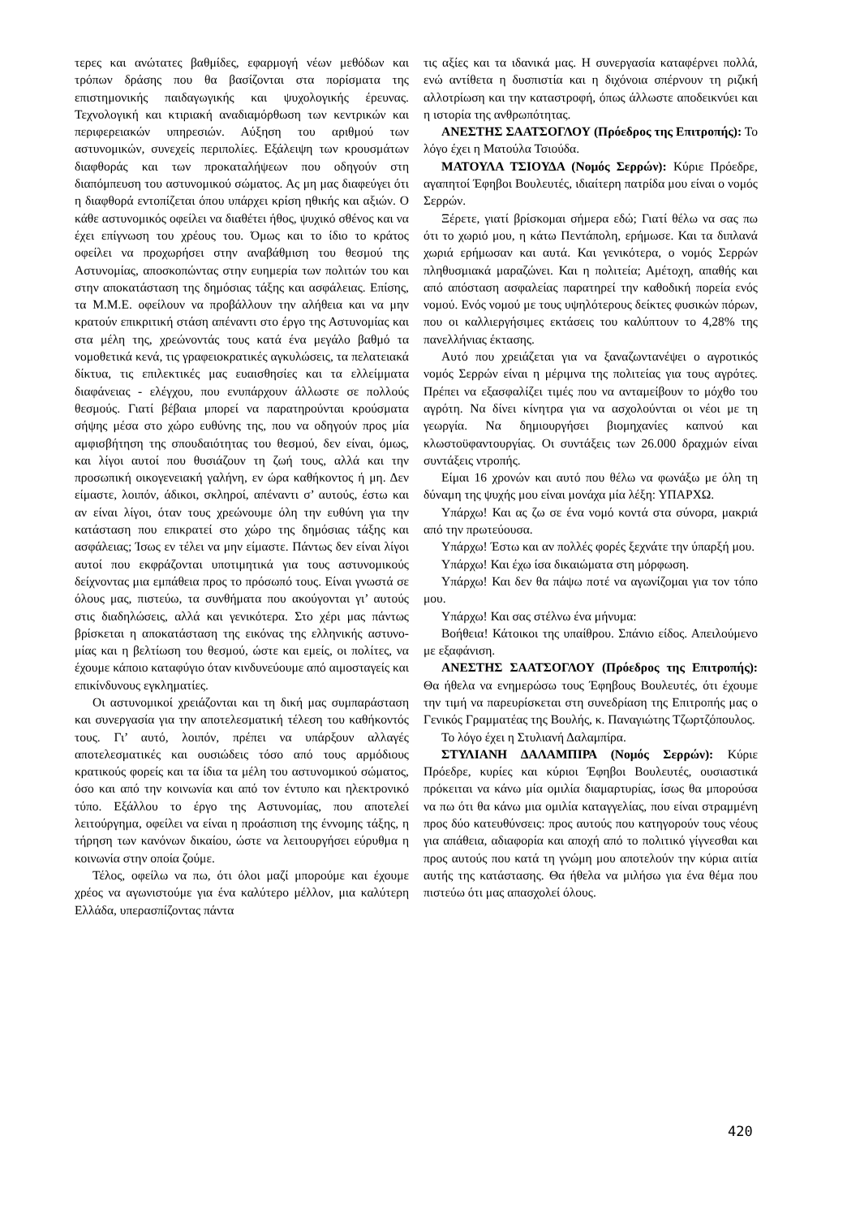τερες και ανώτατες βαθμίδες, εφαρμογή νέων μεθόδων και τρόπων δράσης που θα βασίζονται στα πορίσματα της επιστημονικής παιδαγωγικής και ψυχολογικής έρευνας. Τεχνολογική και κτιριακή αναδιαμόρθωση των κεντρικών και περιφερειακών υπηρεσιών. Αύξηση του αριθμού των αστυνομικών, συνεχείς περιπολίες. Εξάλειψη των κρουσμάτων διαφθοράς και των προκαταλήψεων που οδηγούν στη διαπόμπευση του αστυνομικού σώματος. Ας μη μας διαφεύγει ότι η διαφθορά εντοπίζεται όπου υπάρχει κρίση ηθικής και αξιών. Ο κάθε αστυνομικός οφείλει να διαθέτει ήθος, ψυχικό σθένος και να έχει επίγνωση του χρέους του. Όμως και το ίδιο το κράτος οφείλει να προχωρήσει στην αναβάθμιση του θεσμού της Αστυνομίας, αποσκοπώντας στην ευημερία των πολιτών του και στην αποκατάσταση της δημόσιας τάξης και ασφάλειας. Επίσης, τα Μ.Μ.Ε. οφείλουν να προβάλλουν την αλήθεια και να μην κρατούν επικριτική στάση απέναντι στο έργο της Αστυνομίας και στα μέλη της, χρεώνοντάς τους κατά ένα μεγάλο βαθμό τα νομοθετικά κενά, τις γραφειοκρατικές αγκυλώσεις, τα πελατειακά δίκτυα, τις επιλεκτικές μας ευαισθησίες και τα ελλείμματα διαφάνειας - ελέγχου, που ενυπάρχουν άλλωστε σε πολλούς θεσμούς. Γιατί βέβαια μπορεί να παρατηρούνται κρούσματα σήψης μέσα στο χώρο ευθύνης της, που να οδηγούν προς μία αμφισβήτηση της σπουδαιότητας του θεσμού, δεν είναι, όμως, και λίγοι αυτοί που θυσιάζουν τη ζωή τους, αλλά και την προσωπική οικογενειακή γαλήνη, εν ώρα καθήκοντος ή μη. Δεν είμαστε, λοιπόν, άδικοι, σκληροί, απέναντι σ’ αυτούς, έστω και αν είναι λίγοι, όταν τους χρεώνουμε όλη την ευθύνη για την κατάσταση που επικρατεί στο χώρο της δημόσιας τάξης και ασφάλειας; Ίσως εν τέλει να μην είμαστε. Πάντως δεν είναι λίγοι αυτοί που εκφράζονται υποτιμητικά για τους αστυνομικούς δείχνοντας μια εμπάθεια προς το πρόσωπό τους. Είναι γνωστά σε όλους μας, πιστεύω, τα συνθήματα που ακούγονται γι’ αυτούς στις διαδηλώσεις, αλλά και γενικότερα. Στο χέρι μας πάντως βρίσκεται η αποκατάσταση της εικόνας της ελληνικής αστυνο- μίας και η βελτίωση του θεσμού, ώστε και εμείς, οι πολίτες, να έχουμε κάποιο καταφύγιο όταν κινδυνεύουμε από αιμοσταγείς και επικίνδυνους εγκληματίες.
Οι αστυνομικοί χρειάζονται και τη δική μας συμπαράσταση και συνεργασία για την αποτελεσματική τέλεση του καθήκοντός τους. Γι’ αυτό, λοιπόν, πρέπει να υπάρξουν αλλαγές αποτελεσματικές και ουσιώδεις τόσο από τους αρμόδιους κρατικούς φορείς και τα ίδια τα μέλη του αστυνομικού σώματος, όσο και από την κοινωνία και από τον έντυπο και ηλεκτρονικό τύπο. Εξάλλου το έργο της Αστυνομίας, που αποτελεί λειτούργημα, οφείλει να είναι η προάσπιση της έννομης τάξης, η τήρηση των κανόνων δικαίου, ώστε να λειτουργήσει εύρυθμα η κοινωνία στην οποία ζούμε.
Τέλος, οφείλω να πω, ότι όλοι μαζί μπορούμε και έχουμε χρέος να αγωνιστούμε για ένα καλύτερο μέλλον, μια καλύτερη Ελλάδα, υπερασπίζοντας πάντα
τις αξίες και τα ιδανικά μας. Η συνεργασία καταφέρνει πολλά, ενώ αντίθετα η δυσπιστία και η διχόνοια σπέρνουν τη ριζική αλλοτρίωση και την καταστροφή, όπως άλλωστε αποδεικνύει και η ιστορία της ανθρωπότητας.
ΑΝΕΣΤΗΣ ΣΑΑΤΣΟΓΛΟΥ (Πρόεδρος της Επιτροπής): Το λόγο έχει η Ματούλα Τσιούδα.
ΜΑΤΟΥΛΑ ΤΣΙΟΥΔΑ (Νομός Σερρών): Κύριε Πρόεδρε, αγαπητοί Έφηβοι Βουλευτές, ιδιαίτερη πατρίδα μου είναι ο νομός Σερρών.
Ξέρετε, γιατί βρίσκομαι σήμερα εδώ; Γιατί θέλω να σας πω ότι το χωριό μου, η κάτω Πεντάπολη, ερήμωσε. Και τα διπλανά χωριά ερήμωσαν και αυτά. Και γενικότερα, ο νομός Σερρών πληθυσμιακά μαραζώνει. Και η πολιτεία; Αμέτοχη, απαθής και από απόσταση ασφαλείας παρατηρεί την καθοδική πορεία ενός νομού. Ενός νομού με τους υψηλότερους δείκτες φυσικών πόρων, που οι καλλιεργήσιμες εκτάσεις του καλύπτουν το 4,28% της πανελλήνιας έκτασης.
Αυτό που χρειάζεται για να ξαναζωντανέψει ο αγροτικός νομός Σερρών είναι η μέριμνα της πολιτείας για τους αγρότες. Πρέπει να εξασφαλίζει τιμές που να ανταμείβουν το μόχθο του αγρότη. Να δίνει κίνητρα για να ασχολούνται οι νέοι με τη γεωργία. Να δημιουργήσει βιομηχανίες καπνού και κλωστοϋφαντουργίας. Οι συντάξεις των 26.000 δραχμών είναι συντάξεις ντροπής.
Είμαι 16 χρονών και αυτό που θέλω να φωνάξω με όλη τη δύναμη της ψυχής μου είναι μονάχα μία λέξη: ΥΠΑΡΧΩ.
Υπάρχω! Και ας ζω σε ένα νομό κοντά στα σύνορα, μακριά από την πρωτεύουσα.
Υπάρχω! Έστω και αν πολλές φορές ξεχνάτε την ύπαρξή μου.
Υπάρχω! Και έχω ίσα δικαιώματα στη μόρφωση.
Υπάρχω! Και δεν θα πάψω ποτέ να αγωνίζομαι για τον τόπο μου.
Υπάρχω! Και σας στέλνω ένα μήνυμα:
Βοήθεια! Κάτοικοι της υπαίθρου. Σπάνιο είδος. Απειλούμενο με εξαφάνιση.
ΑΝΕΣΤΗΣ ΣΑΑΤΣΟΓΛΟΥ (Πρόεδρος της Επιτροπής): Θα ήθελα να ενημερώσω τους Έφηβους Βουλευτές, ότι έχουμε την τιμή να παρευρίσκεται στη συνεδρίαση της Επιτροπής μας ο Γενικός Γραμματέας της Βουλής, κ. Παναγιώτης Τζωρτζόπουλος.
Το λόγο έχει η Στυλιανή Δαλαμπίρα.
ΣΤΥΛΙΑΝΗ ΔΑΛΑΜΠΙΡΑ (Νομός Σερρών): Κύριε Πρόεδρε, κυρίες και κύριοι Έφηβοι Βουλευτές, ουσιαστικά πρόκειται να κάνω μία ομιλία διαμαρτυρίας, ίσως θα μπορούσα να πω ότι θα κάνω μια ομιλία καταγγελίας, που είναι στραμμένη προς δύο κατευθύνσεις: προς αυτούς που κατηγορούν τους νέους για απάθεια, αδιαφορία και αποχή από το πολιτικό γίγνεσθαι και προς αυτούς που κατά τη γνώμη μου αποτελούν την κύρια αιτία αυτής της κατάστασης. Θα ήθελα να μιλήσω για ένα θέμα που πιστεύω ότι μας απασχολεί όλους.
420